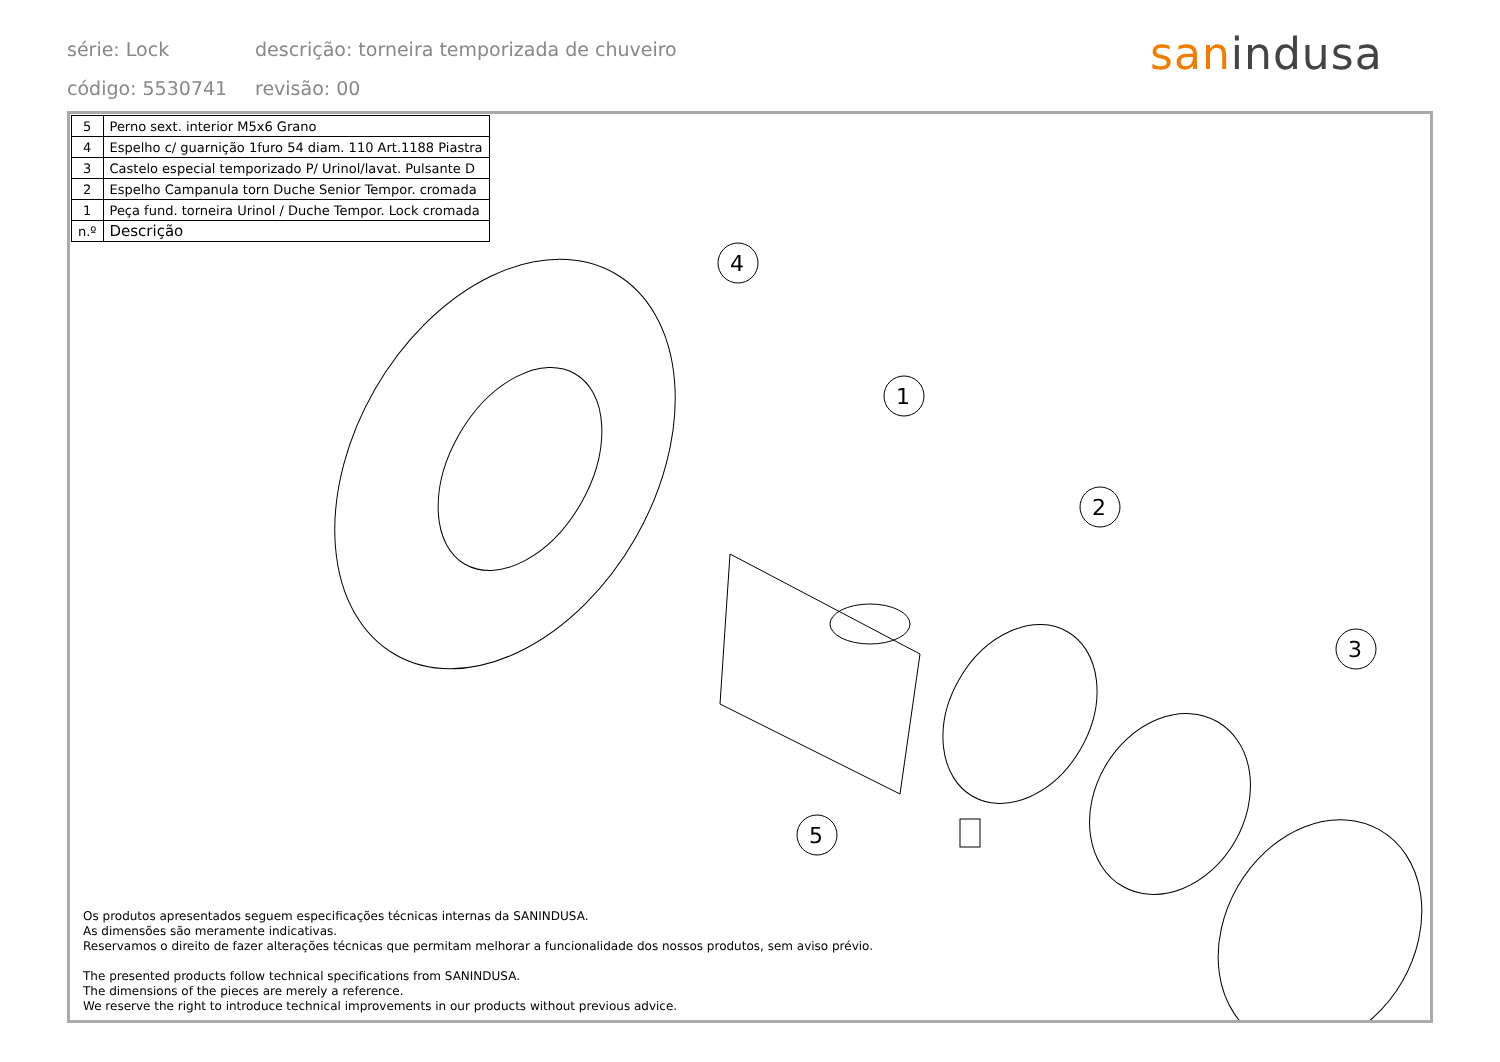série: Lock descrição: torneira temporizada de chuveiro
código: 5530741 revisão: 00
sanindusa
4
1
2
3
5
| 5 | Perno sext. interior M5x6 Grano |
| 4 | Espelho c/ guarnição 1furo 54 diam. 110 Art.1188 Piastra |
| 3 | Castelo especial temporizado P/ Urinol/lavat. Pulsante D |
| 2 | Espelho Campanula torn Duche Senior Tempor. cromada |
| 1 | Peça fund. torneira Urinol / Duche Tempor. Lock cromada |
| n.º | Descrição |
Os produtos apresentados seguem especificações técnicas internas da SANINDUSA.
As dimensões são meramente indicativas.
Reservamos o direito de fazer alterações técnicas que permitam melhorar a funcionalidade dos nossos produtos, sem aviso prévio.
The presented products follow technical specifications from SANINDUSA.
The dimensions of the pieces are merely a reference.
We reserve the right to introduce technical improvements in our products without previous advice.